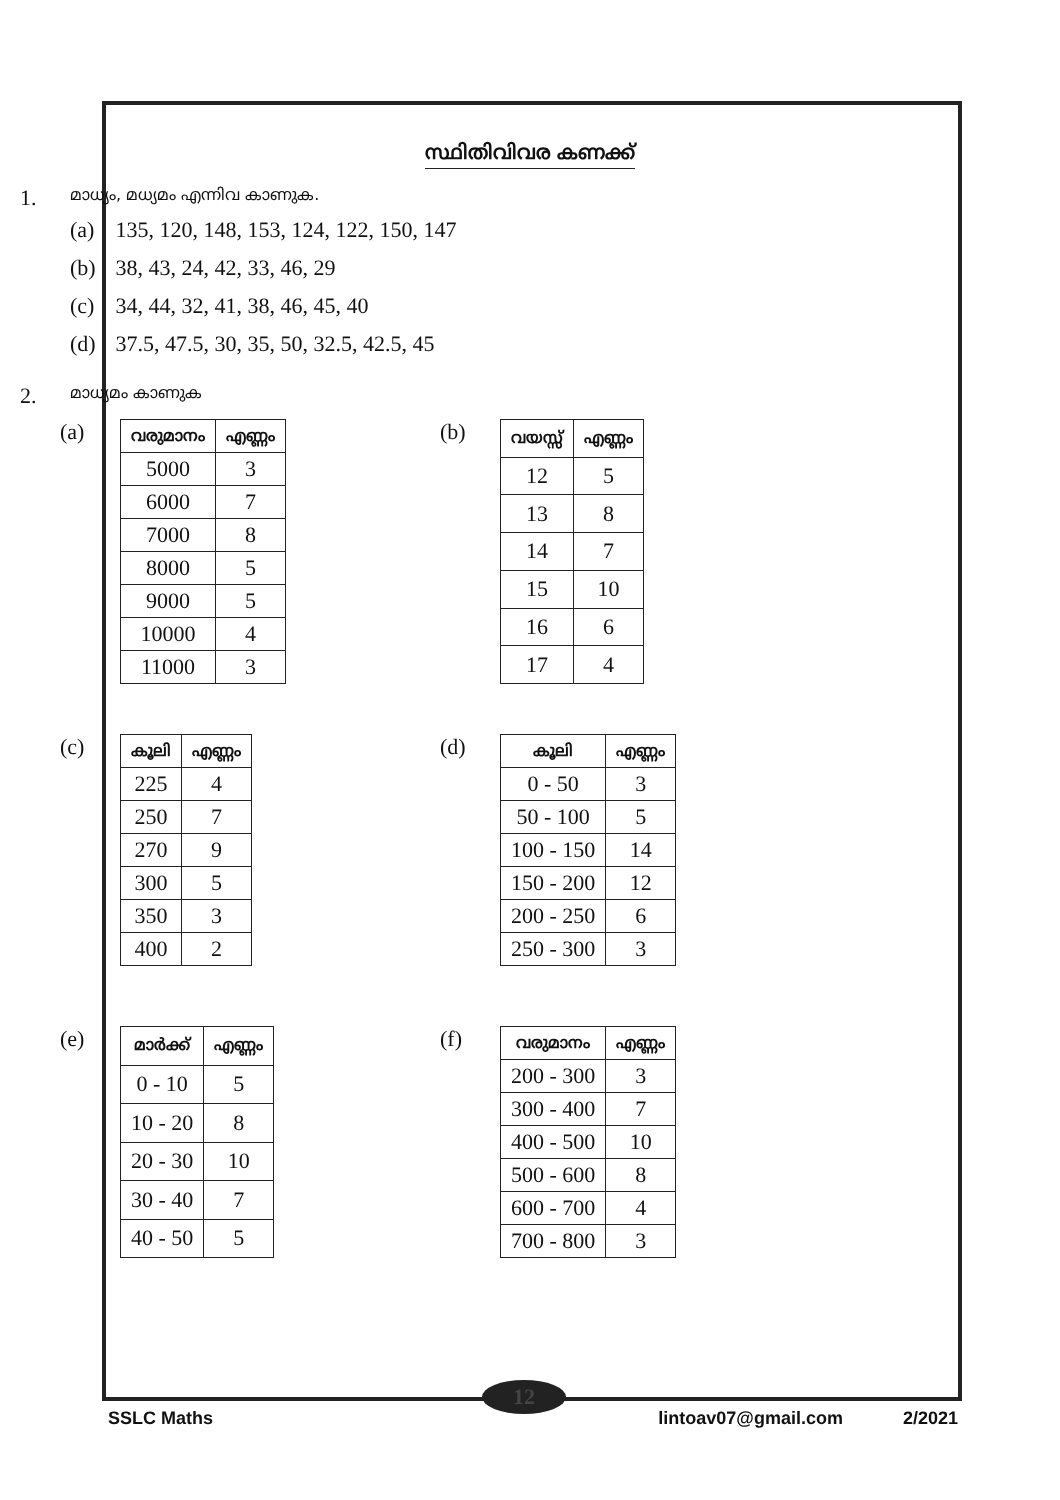12
സ്ഥിതിവിവര കണക്ക്
1. മാധ്യം, മധ്യമം എന്നിവ കാണുക.
(a) 135, 120, 148, 153, 124, 122, 150, 147
(b) 38, 43, 24, 42, 33, 46, 29
(c) 34, 44, 32, 41, 38, 46, 45, 40
(d) 37.5, 47.5, 30, 35, 50, 32.5, 42.5, 45
2. മാധ്യമം കാണുക
(a)
| വരുമാനം | എണ്ണം |
| --- | --- |
| 5000 | 3 |
| 6000 | 7 |
| 7000 | 8 |
| 8000 | 5 |
| 9000 | 5 |
| 10000 | 4 |
| 11000 | 3 |
(b)
| വയസ്സ് | എണ്ണം |
| --- | --- |
| 12 | 5 |
| 13 | 8 |
| 14 | 7 |
| 15 | 10 |
| 16 | 6 |
| 17 | 4 |
(c)
| കൂലി | എണ്ണം |
| --- | --- |
| 225 | 4 |
| 250 | 7 |
| 270 | 9 |
| 300 | 5 |
| 350 | 3 |
| 400 | 2 |
(d)
| കൂലി | എണ്ണം |
| --- | --- |
| 0 - 50 | 3 |
| 50 - 100 | 5 |
| 100 - 150 | 14 |
| 150 - 200 | 12 |
| 200 - 250 | 6 |
| 250 - 300 | 3 |
(e)
| മാർക്ക് | എണ്ണം |
| --- | --- |
| 0 - 10 | 5 |
| 10 - 20 | 8 |
| 20 - 30 | 10 |
| 30 - 40 | 7 |
| 40 - 50 | 5 |
(f)
| വരുമാനം | എണ്ണം |
| --- | --- |
| 200 - 300 | 3 |
| 300 - 400 | 7 |
| 400 - 500 | 10 |
| 500 - 600 | 8 |
| 600 - 700 | 4 |
| 700 - 800 | 3 |
SSLC Maths lintoav07@gmail.com 2/2021